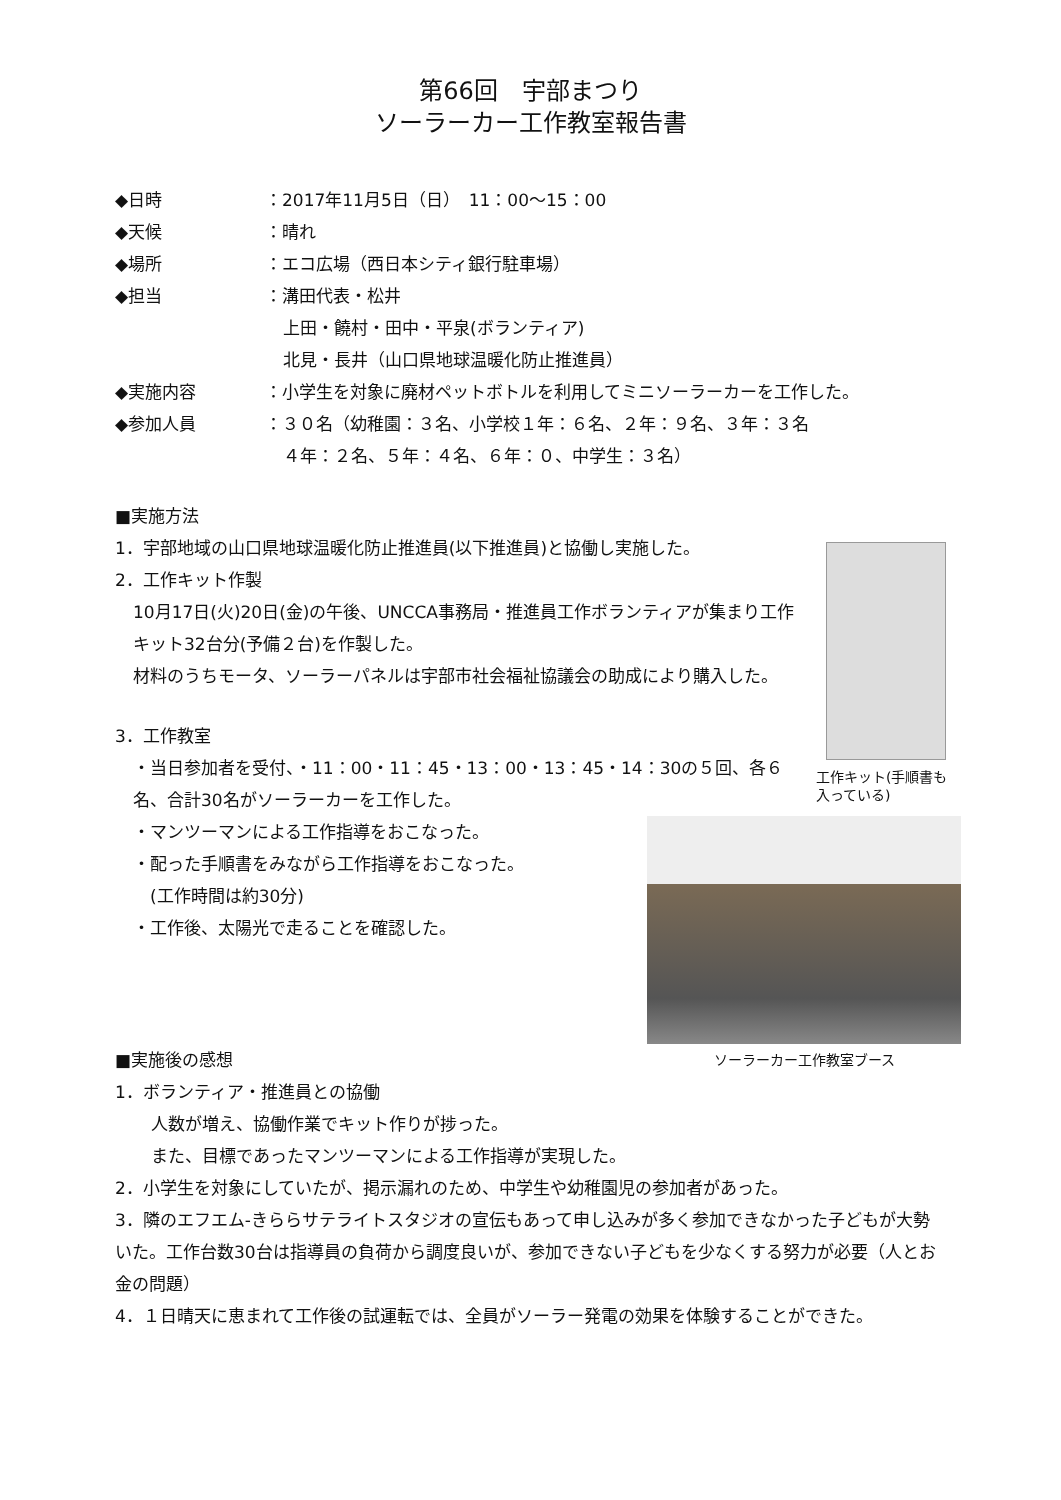第66回　宇部まつり
ソーラーカー工作教室報告書
◆日時 ：2017年11月5日（日）　11：00～15：00
◆天候 ：晴れ
◆場所 ：エコ広場（西日本シティ銀行駐車場）
◆担当 ：溝田代表・松井
上田・饒村・田中・平泉(ボランティア)
北見・長井（山口県地球温暖化防止推進員）
◆実施内容 ：小学生を対象に廃材ペットボトルを利用してミニソーラーカーを工作した。
◆参加人員 ：３０名（幼稚園：３名、小学校１年：６名、２年：９名、３年：３名
４年：２名、５年：４名、６年：０、中学生：３名）
■実施方法
工作キット(手順書も入っている)
1．宇部地域の山口県地球温暖化防止推進員(以下推進員)と協働し実施した。
2．工作キット作製
10月17日(火)20日(金)の午後、UNCCA事務局・推進員工作ボランティアが集まり工作キット32台分(予備２台)を作製した。
材料のうちモータ、ソーラーパネルは宇部市社会福祉協議会の助成により購入した。
3．工作教室
・当日参加者を受付、・11：00・11：45・13：00・13：45・14：30の５回、各６名、合計30名がソーラーカーを工作した。
ソーラーカー工作教室ブース
・マンツーマンによる工作指導をおこなった。
・配った手順書をみながら工作指導をおこなった。
　(工作時間は約30分)
・工作後、太陽光で走ることを確認した。
■実施後の感想
1．ボランティア・推進員との協働
人数が増え、協働作業でキット作りが捗った。
また、目標であったマンツーマンによる工作指導が実現した。
2．小学生を対象にしていたが、掲示漏れのため、中学生や幼稚園児の参加者があった。
3．隣のエフエム-きららサテライトスタジオの宣伝もあって申し込みが多く参加できなかった子どもが大勢いた。工作台数30台は指導員の負荷から調度良いが、参加できない子どもを少なくする努力が必要（人とお金の問題）
4．１日晴天に恵まれて工作後の試運転では、全員がソーラー発電の効果を体験することができた。